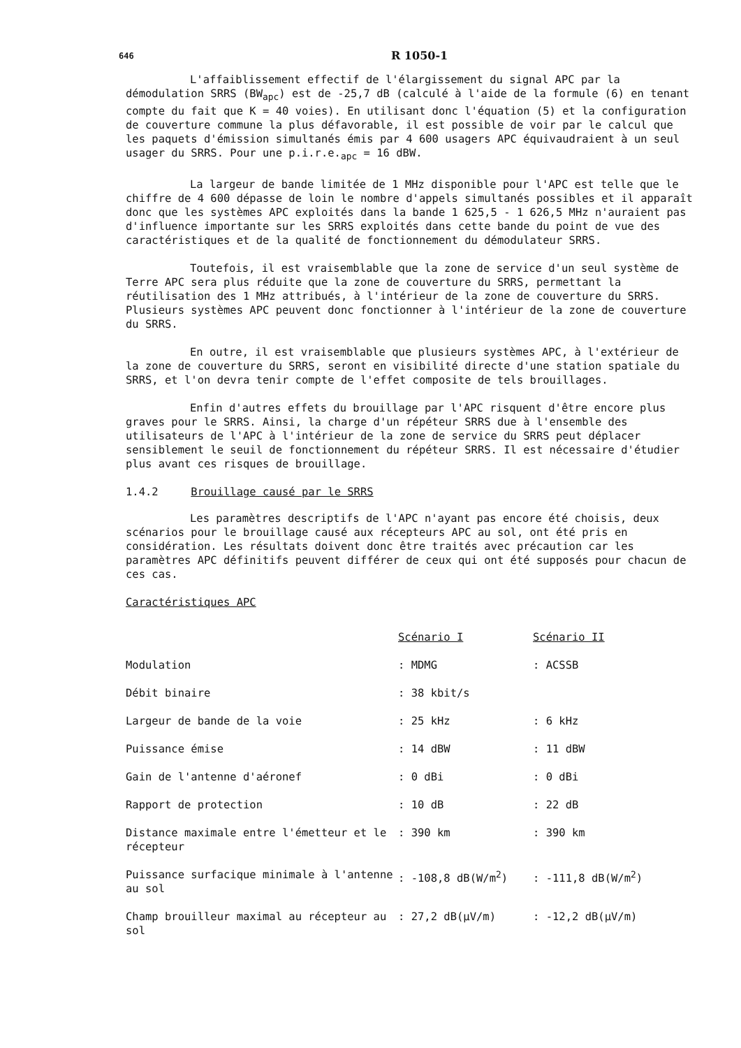646 R 1050-1
L'affaiblissement effectif de l'élargissement du signal APC par la démodulation SRRS (BW<sub>apc</sub>) est de -25,7 dB (calculé à l'aide de la formule (6) en tenant compte du fait que K = 40 voies). En utilisant donc l'équation (5) et la configuration de couverture commune la plus défavorable, il est possible de voir par le calcul que les paquets d'émission simultanés émis par 4 600 usagers APC équivaudraient à un seul usager du SRRS. Pour une p.i.r.e.<sub>apc</sub> = 16 dBW.
La largeur de bande limitée de 1 MHz disponible pour l'APC est telle que le chiffre de 4 600 dépasse de loin le nombre d'appels simultanés possibles et il apparaît donc que les systèmes APC exploités dans la bande 1 625,5 - 1 626,5 MHz n'auraient pas d'influence importante sur les SRRS exploités dans cette bande du point de vue des caractéristiques et de la qualité de fonctionnement du démodulateur SRRS.
Toutefois, il est vraisemblable que la zone de service d'un seul système de Terre APC sera plus réduite que la zone de couverture du SRRS, permettant la réutilisation des 1 MHz attribués, à l'intérieur de la zone de couverture du SRRS. Plusieurs systèmes APC peuvent donc fonctionner à l'intérieur de la zone de couverture du SRRS.
En outre, il est vraisemblable que plusieurs systèmes APC, à l'extérieur de la zone de couverture du SRRS, seront en visibilité directe d'une station spatiale du SRRS, et l'on devra tenir compte de l'effet composite de tels brouillages.
Enfin d'autres effets du brouillage par l'APC risquent d'être encore plus graves pour le SRRS. Ainsi, la charge d'un répéteur SRRS due à l'ensemble des utilisateurs de l'APC à l'intérieur de la zone de service du SRRS peut déplacer sensiblement le seuil de fonctionnement du répéteur SRRS. Il est nécessaire d'étudier plus avant ces risques de brouillage.
1.4.2 Brouillage causé par le SRRS
Les paramètres descriptifs de l'APC n'ayant pas encore été choisis, deux scénarios pour le brouillage causé aux récepteurs APC au sol, ont été pris en considération. Les résultats doivent donc être traités avec précaution car les paramètres APC définitifs peuvent différer de ceux qui ont été supposés pour chacun de ces cas.
Caractéristiques APC
| | Scénario I | Scénario II |
| Modulation | : MDMG | : ACSSB |
| Débit binaire | : 38 kbit/s | |
| Largeur de bande de la voie | : 25 kHz | : 6 kHz |
| Puissance émise | : 14 dBW | : 11 dBW |
| Gain de l'antenne d'aéronef | : 0 dBi | : 0 dBi |
| Rapport de protection | : 10 dB | : 22 dB |
| Distance maximale entre l'émetteur et le récepteur | : 390 km | : 390 km |
| Puissance surfacique minimale à l'antenne au sol | : -108,8 dB(W/m<sup>2</sup>) | : -111,8 dB(W/m<sup>2</sup>) |
| Champ brouilleur maximal au récepteur au sol | : 27,2 dB(μV/m) | : -12,2 dB(μV/m) |